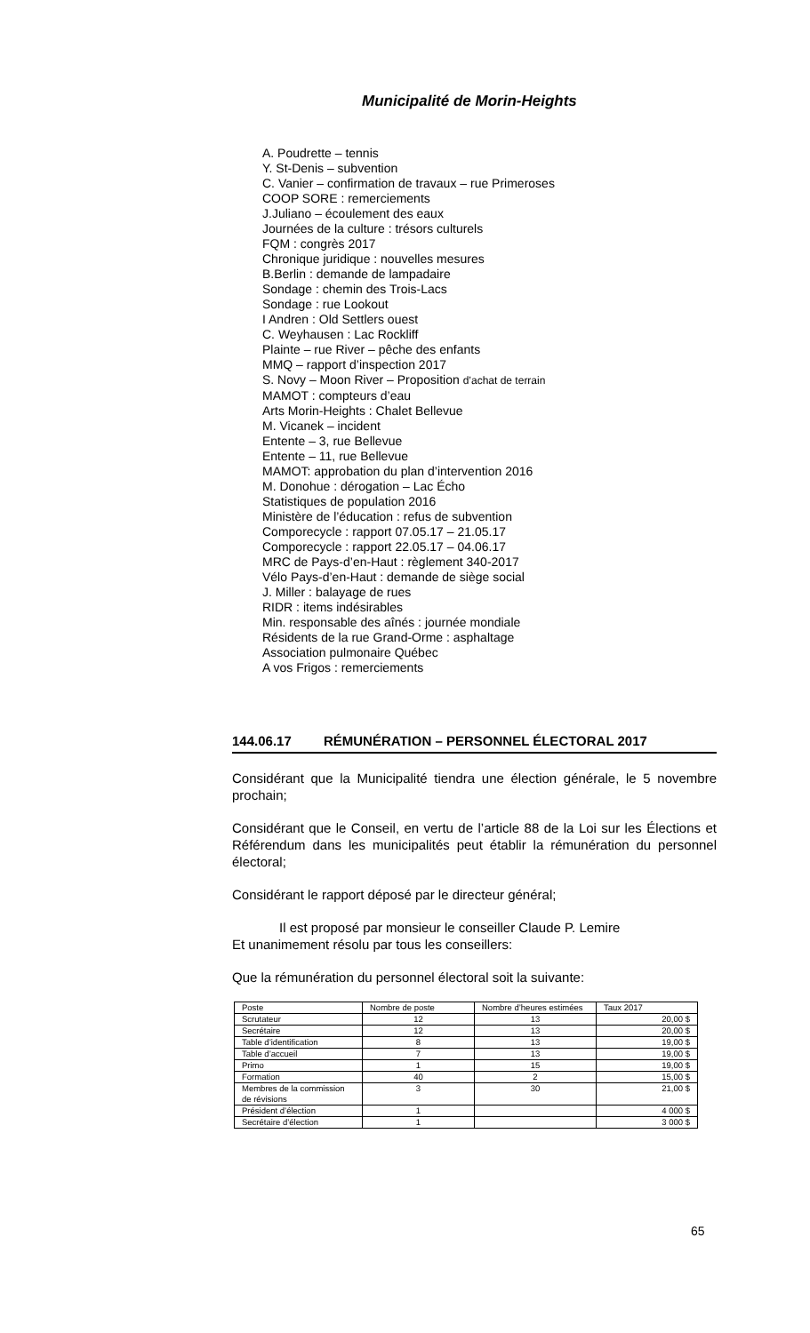Municipalité de Morin-Heights
A. Poudrette – tennis
Y. St-Denis – subvention
C. Vanier – confirmation de travaux – rue Primeroses
COOP SORE : remerciements
J.Juliano – écoulement des eaux
Journées de la culture : trésors culturels
FQM : congrès 2017
Chronique juridique : nouvelles mesures
B.Berlin : demande de lampadaire
Sondage : chemin des Trois-Lacs
Sondage : rue Lookout
I Andren : Old Settlers ouest
C. Weyhausen : Lac Rockliff
Plainte – rue River – pêche des enfants
MMQ – rapport d’inspection 2017
S. Novy – Moon River – Proposition d’achat de terrain
MAMOT : compteurs d’eau
Arts Morin-Heights : Chalet Bellevue
M. Vicanek – incident
Entente – 3, rue Bellevue
Entente – 11, rue Bellevue
MAMOT: approbation du plan d’intervention 2016
M. Donohue : dérogation – Lac Écho
Statistiques de population 2016
Ministère de l’éducation : refus de subvention
Comporecycle : rapport 07.05.17 – 21.05.17
Comporecycle : rapport 22.05.17 – 04.06.17
MRC de Pays-d’en-Haut : règlement 340-2017
Vélo Pays-d’en-Haut : demande de siège social
J. Miller : balayage de rues
RIDR : items indésirables
Min. responsable des aînés : journée mondiale
Résidents de la rue Grand-Orme : asphaltage
Association pulmonaire Québec
A vos Frigos : remerciements
144.06.17 RÉMUNÉRATION – PERSONNEL ÉLECTORAL 2017
Considérant que la Municipalité tiendra une élection générale, le 5 novembre prochain;
Considérant que le Conseil, en vertu de l’article 88 de la Loi sur les Élections et Référendum dans les municipalités peut établir la rémunération du personnel électoral;
Considérant le rapport déposé par le directeur général;
Il est proposé par monsieur le conseiller Claude P. Lemire
Et unanimement résolu par tous les conseillers:
Que la rémunération du personnel électoral soit la suivante:
| Poste | Nombre de poste | Nombre d’heures estimées | Taux 2017 |
| Scrutateur | 12 | 13 | 20,00 $ |
| Secrétaire | 12 | 13 | 20,00 $ |
| Table d’identification | 8 | 13 | 19,00 $ |
| Table d’accueil | 7 | 13 | 19,00 $ |
| Primo | 1 | 15 | 19,00 $ |
| Formation | 40 | 2 | 15,00 $ |
| Membres de la commission de révisions | 3 | 30 | 21,00 $ |
| Président d’élection | 1 | | 4 000 $ |
| Secrétaire d’élection | 1 | | 3 000 $ |
65